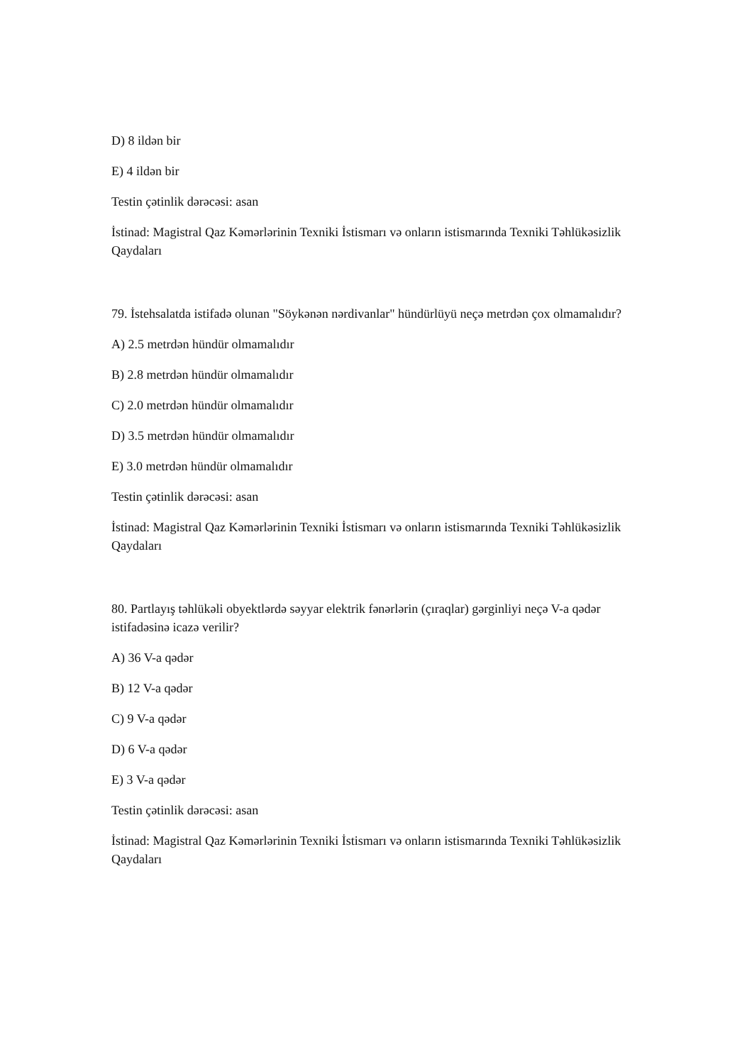D) 8 ildən bir
E) 4 ildən bir
Testin çətinlik dərəcəsi: asan
İstinad: Magistral Qaz Kəmərlərinin Texniki İstismarı və onların istismarında Texniki Təhlükəsizlik Qaydaları
79. İstehsalatda istifadə olunan "Söykənən nərdivanlar" hündürlüyü neçə metrdən çox olmamalıdır?
A) 2.5 metrdən hündür olmamalıdır
B) 2.8 metrdən hündür olmamalıdır
C) 2.0 metrdən hündür olmamalıdır
D) 3.5 metrdən hündür olmamalıdır
E) 3.0 metrdən hündür olmamalıdır
Testin çətinlik dərəcəsi: asan
İstinad: Magistral Qaz Kəmərlərinin Texniki İstismarı və onların istismarında Texniki Təhlükəsizlik Qaydaları
80. Partlayış təhlükəli obyektlərdə səyyar elektrik fənərlərin (çıraqlar) gərginliyi neçə V-a qədər istifadəsinə icazə verilir?
A) 36 V-a qədər
B) 12 V-a qədər
C) 9 V-a qədər
D) 6 V-a qədər
E) 3 V-a qədər
Testin çətinlik dərəcəsi: asan
İstinad: Magistral Qaz Kəmərlərinin Texniki İstismarı və onların istismarında Texniki Təhlükəsizlik Qaydaları